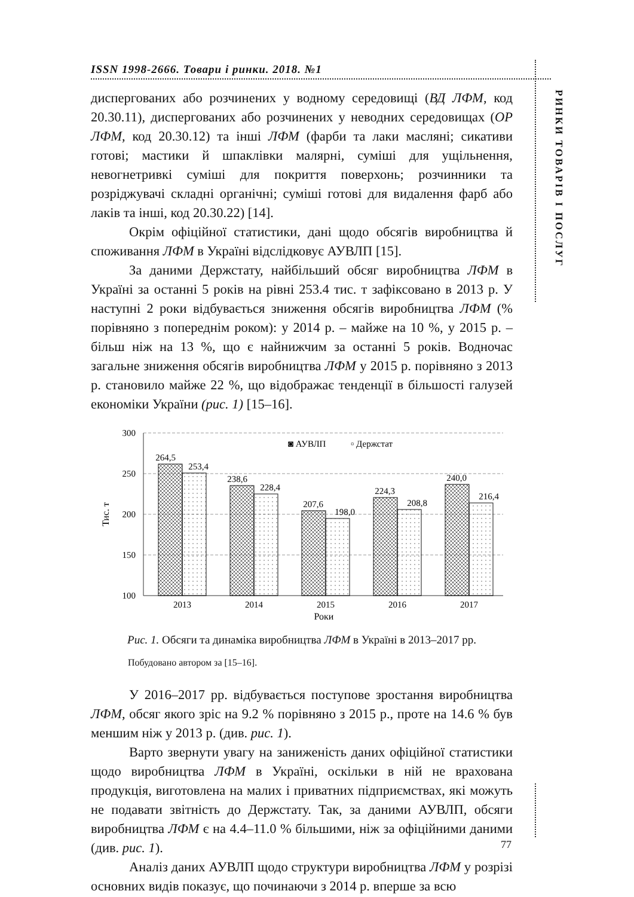ISSN 1998-2666. Товари і ринки. 2018. №1
РИНКИ ТОВАРІВ І ПОСЛУГ
диспергованих або розчинених у водному середовищі (ВД ЛФМ, код 20.30.11), диспергованих або розчинених у неводних середовищах (ОР ЛФМ, код 20.30.12) та інші ЛФМ (фарби та лаки масляні; сикативи готові; мастики й шпаклівки малярні, суміші для ущільнення, невогнетривкі суміші для покриття поверхонь; розчинники та розріджувачі складні органічні; суміші готові для видалення фарб або лаків та інші, код 20.30.22) [14].
Окрім офіційної статистики, дані щодо обсягів виробництва й споживання ЛФМ в Україні відслідковує АУВЛП [15].
За даними Держстату, найбільший обсяг виробництва ЛФМ в Україні за останні 5 років на рівні 253.4 тис. т зафіксовано в 2013 р. У наступні 2 роки відбувається зниження обсягів виробництва ЛФМ (% порівняно з попереднім роком): у 2014 р. – майже на 10 %, у 2015 р. – більш ніж на 13 %, що є найнижчим за останні 5 років. Водночас загальне зниження обсягів виробництва ЛФМ у 2015 р. порівняно з 2013 р. становило майже 22 %, що відображає тенденції в більшості галузей економіки України (рис. 1) [15–16].
300
250
200
150
100
Тис. т
264,5
253,4
238,6
228,4
207,6
198,0
224,3
208,8
240,0
216,4
2013
2014
2015
2016
2017
Роки
◙ АУВЛП
▫ Держстат
Рис. 1. Обсяги та динаміка виробництва ЛФМ в Україні в 2013–2017 рр.
Побудовано автором за [15–16].
У 2016–2017 рр. відбувається поступове зростання виробництва ЛФМ, обсяг якого зріс на 9.2 % порівняно з 2015 р., проте на 14.6 % був меншим ніж у 2013 р. (див. рис. 1).
Варто звернути увагу на заниженість даних офіційної статистики щодо виробництва ЛФМ в Україні, оскільки в ній не врахована продукція, виготовлена на малих і приватних підприємствах, які можуть не подавати звітність до Держстату. Так, за даними АУВЛП, обсяги виробництва ЛФМ є на 4.4–11.0 % більшими, ніж за офіційними даними (див. рис. 1).
Аналіз даних АУВЛП щодо структури виробництва ЛФМ у розрізі основних видів показує, що починаючи з 2014 р. вперше за всю
77